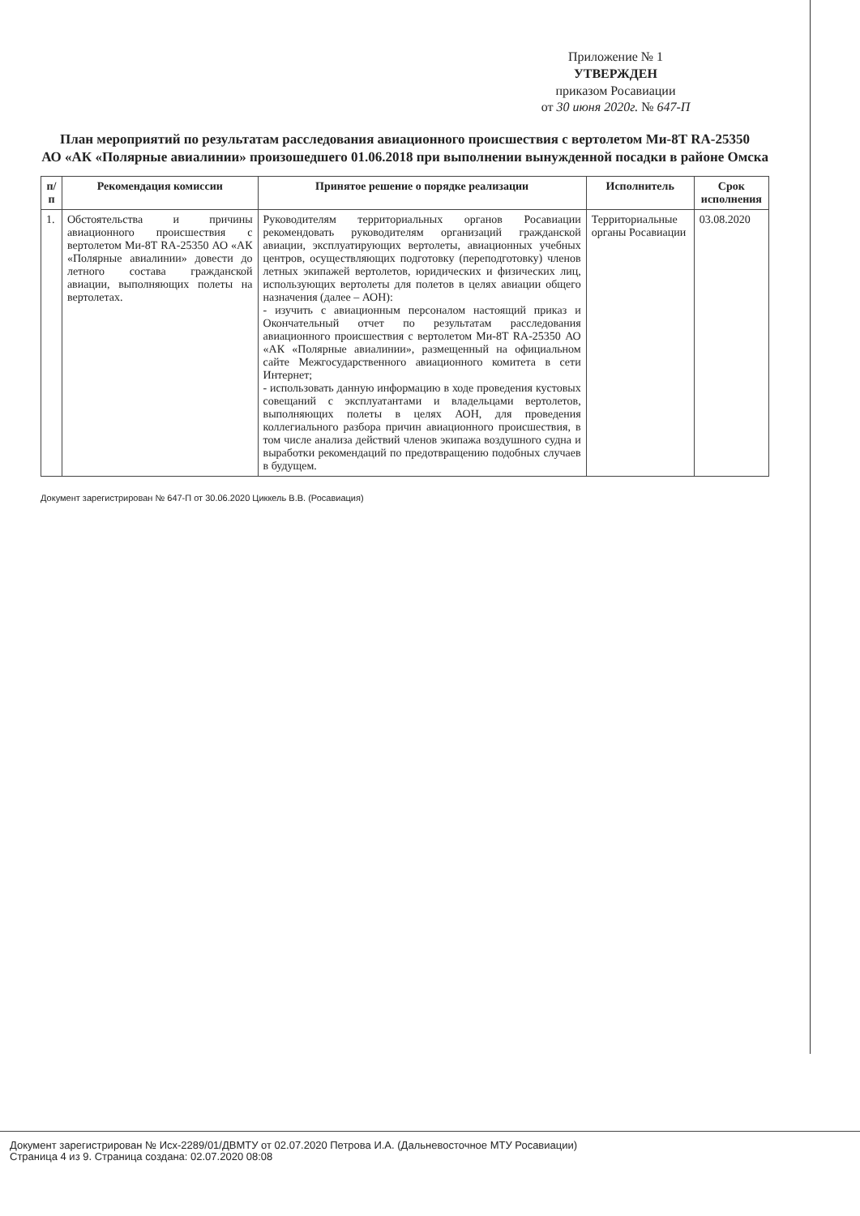Приложение № 1
УТВЕРЖДЕН
приказом Росавиации
от 30 июня 2020г. № 647-П
План мероприятий по результатам расследования авиационного происшествия с вертолетом Ми-8Т RA-25350
АО «АК «Полярные авиалинии» произошедшего 01.06.2018 при выполнении вынужденной посадки в районе Омска
| п/п | Рекомендация комиссии | Принятое решение о порядке реализации | Исполнитель | Срок исполнения |
| --- | --- | --- | --- | --- |
| 1. | Обстоятельства и причины авиационного происшествия с вертолетом Ми-8Т RA-25350 АО «АК «Полярные авиалинии» довести до летного состава гражданской авиации, выполняющих полеты на вертолетах. | Руководителям территориальных органов Росавиации рекомендовать руководителям организаций гражданской авиации, эксплуатирующих вертолеты, авиационных учебных центров, осуществляющих подготовку (переподготовку) членов летных экипажей вертолетов, юридических и физических лиц, использующих вертолеты для полетов в целях авиации общего назначения (далее – АОН): - изучить с авиационным персоналом настоящий приказ и Окончательный отчет по результатам расследования авиационного происшествия с вертолетом Ми-8Т RA-25350 АО «АК «Полярные авиалинии», размещенный на официальном сайте Межгосударственного авиационного комитета в сети Интернет; - использовать данную информацию в ходе проведения кустовых совещаний с эксплуатантами и владельцами вертолетов, выполняющих полеты в целях АОН, для проведения коллегиального разбора причин авиационного происшествия, в том числе анализа действий членов экипажа воздушного судна и выработки рекомендаций по предотвращению подобных случаев в будущем. | Территориальные органы Росавиации | 03.08.2020 |
Документ зарегистрирован № 647-П от 30.06.2020 Циккель В.В. (Росавиация)
Документ зарегистрирован № Исх-2289/01/ДВМТУ от 02.07.2020 Петрова И.А. (Дальневосточное МТУ Росавиации)
Страница 4 из 9. Страница создана: 02.07.2020 08:08